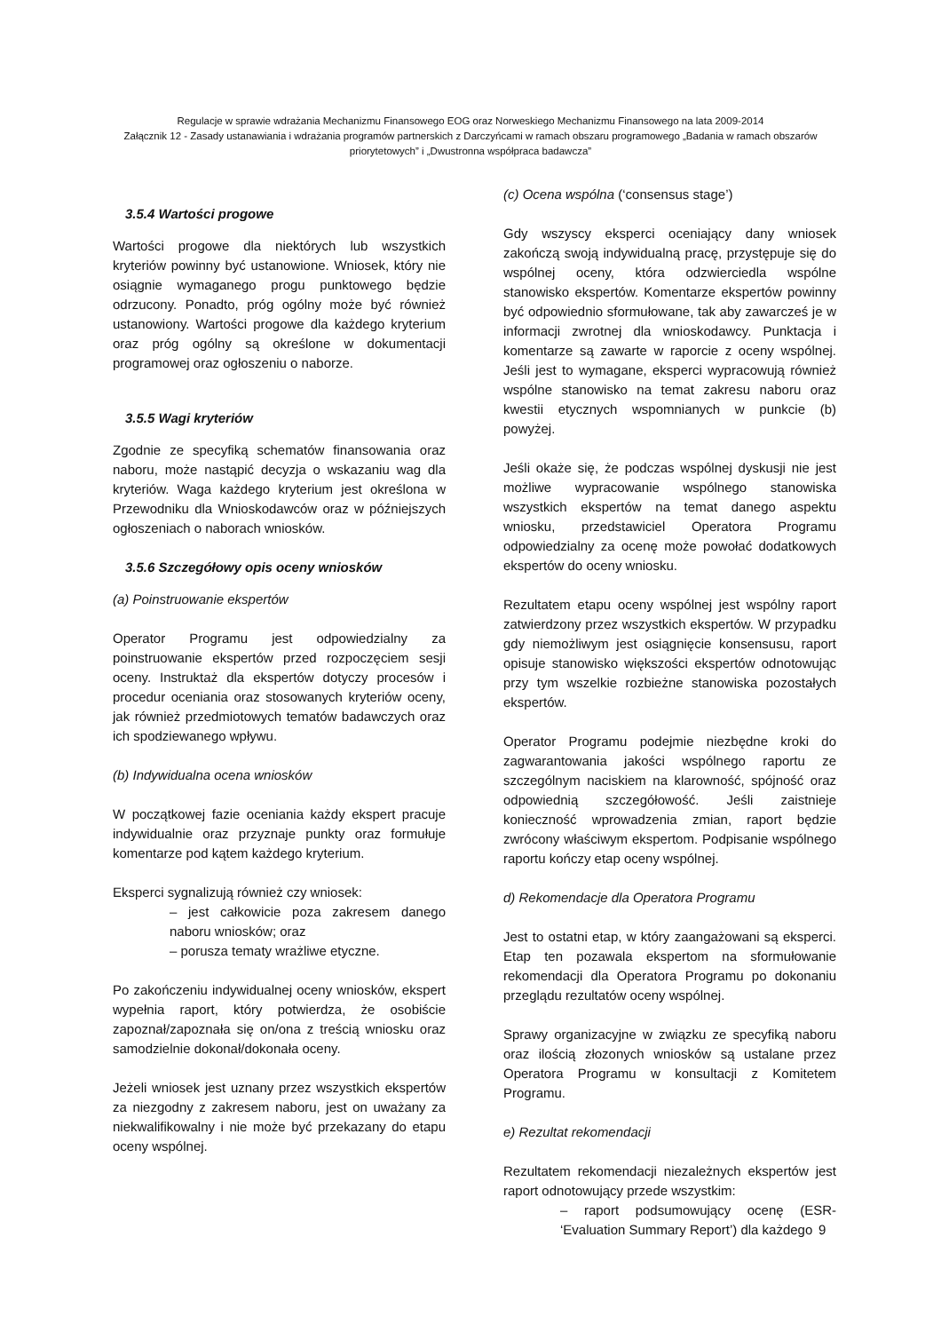Regulacje w sprawie wdrażania Mechanizmu Finansowego EOG oraz Norweskiego Mechanizmu Finansowego na lata 2009-2014
Załącznik 12 - Zasady ustanawiania i wdrażania programów partnerskich z Darczyńcami w ramach obszaru programowego „Badania w ramach obszarów priorytetowych” i „Dwustronna współpraca badawcza”
3.5.4 Wartości progowe
Wartości progowe dla niektórych lub wszystkich kryteriów powinny być ustanowione. Wniosek, który nie osiągnie wymaganego progu punktowego będzie odrzucony. Ponadto, próg ogólny może być również ustanowiony. Wartości progowe dla każdego kryterium oraz próg ogólny są określone w dokumentacji programowej oraz ogłoszeniu o naborze.
3.5.5 Wagi kryteriów
Zgodnie ze specyfiką schematów finansowania oraz naboru, może nastąpić decyzja o wskazaniu wag dla kryteriów. Waga każdego kryterium jest określona w Przewodniku dla Wnioskodawców oraz w późniejszych ogłoszeniach o naborach wniosków.
3.5.6 Szczegółowy opis oceny wniosków
(a) Poinstruowanie ekspertów
Operator Programu jest odpowiedzialny za poinstruowanie ekspertów przed rozpoczęciem sesji oceny. Instruktaż dla ekspertów dotyczy procesów i procedur oceniania oraz stosowanych kryteriów oceny, jak również przedmiotowych tematów badawczych oraz ich spodziewanego wpływu.
(b) Indywidualna ocena wniosków
W początkowej fazie oceniania każdy ekspert pracuje indywidualnie oraz przyznaje punkty oraz formułuje komentarze pod kątem każdego kryterium.
Eksperci sygnalizują również czy wniosek:
– jest całkowicie poza zakresem danego naboru wniosków; oraz
– porusza tematy wrażliwe etyczne.
Po zakończeniu indywidualnej oceny wniosków, ekspert wypełnia raport, który potwierdza, że osobiście zapoznał/zapoznała się on/ona z treścią wniosku oraz samodzielnie dokonał/dokonała oceny.
Jeżeli wniosek jest uznany przez wszystkich ekspertów za niezgodny z zakresem naboru, jest on uważany za niekwalifikowalny i nie może być przekazany do etapu oceny wspólnej.
(c) Ocena wspólna (‘consensus stage’)
Gdy wszyscy eksperci oceniający dany wniosek zakończą swoją indywidualną pracę, przystępuje się do wspólnej oceny, która odzwierciedla wspólne stanowisko ekspertów. Komentarze ekspertów powinny być odpowiednio sformułowane, tak aby zawarcześ je w informacji zwrotnej dla wnioskodawcy. Punktacja i komentarze są zawarte w raporcie z oceny wspólnej. Jeśli jest to wymagane, eksperci wypracowują również wspólne stanowisko na temat zakresu naboru oraz kwestii etycznych wspomnianych w punkcie (b) powyżej.
Jeśli okaże się, że podczas wspólnej dyskusji nie jest możliwe wypracowanie wspólnego stanowiska wszystkich ekspertów na temat danego aspektu wniosku, przedstawiciel Operatora Programu odpowiedzialny za ocenę może powołać dodatkowych ekspertów do oceny wniosku.
Rezultatem etapu oceny wspólnej jest wspólny raport zatwierdzony przez wszystkich ekspertów. W przypadku gdy niemożliwym jest osiągnięcie konsensusu, raport opisuje stanowisko większości ekspertów odnotowując przy tym wszelkie rozbieżne stanowiska pozostałych ekspertów.
Operator Programu podejmie niezbędne kroki do zagwarantowania jakości wspólnego raportu ze szczególnym naciskiem na klarowność, spójność oraz odpowiednią szczegółowość. Jeśli zaistnieje konieczność wprowadzenia zmian, raport będzie zwrócony właściwym ekspertom. Podpisanie wspólnego raportu kończy etap oceny wspólnej.
d) Rekomendacje dla Operatora Programu
Jest to ostatni etap, w który zaangażowani są eksperci. Etap ten pozawala ekspertom na sformułowanie rekomendacji dla Operatora Programu po dokonaniu przeglądu rezultatów oceny wspólnej.
Sprawy organizacyjne w związku ze specyfiką naboru oraz ilością złozonych wniosków są ustalane przez Operatora Programu w konsultacji z Komitetem Programu.
e) Rezultat rekomendacji
Rezultatem rekomendacji niezależnych ekspertów jest raport odnotowujący przede wszystkim:
– raport podsumowujący ocenę (ESR- ‘Evaluation Summary Report’) dla każdego
9